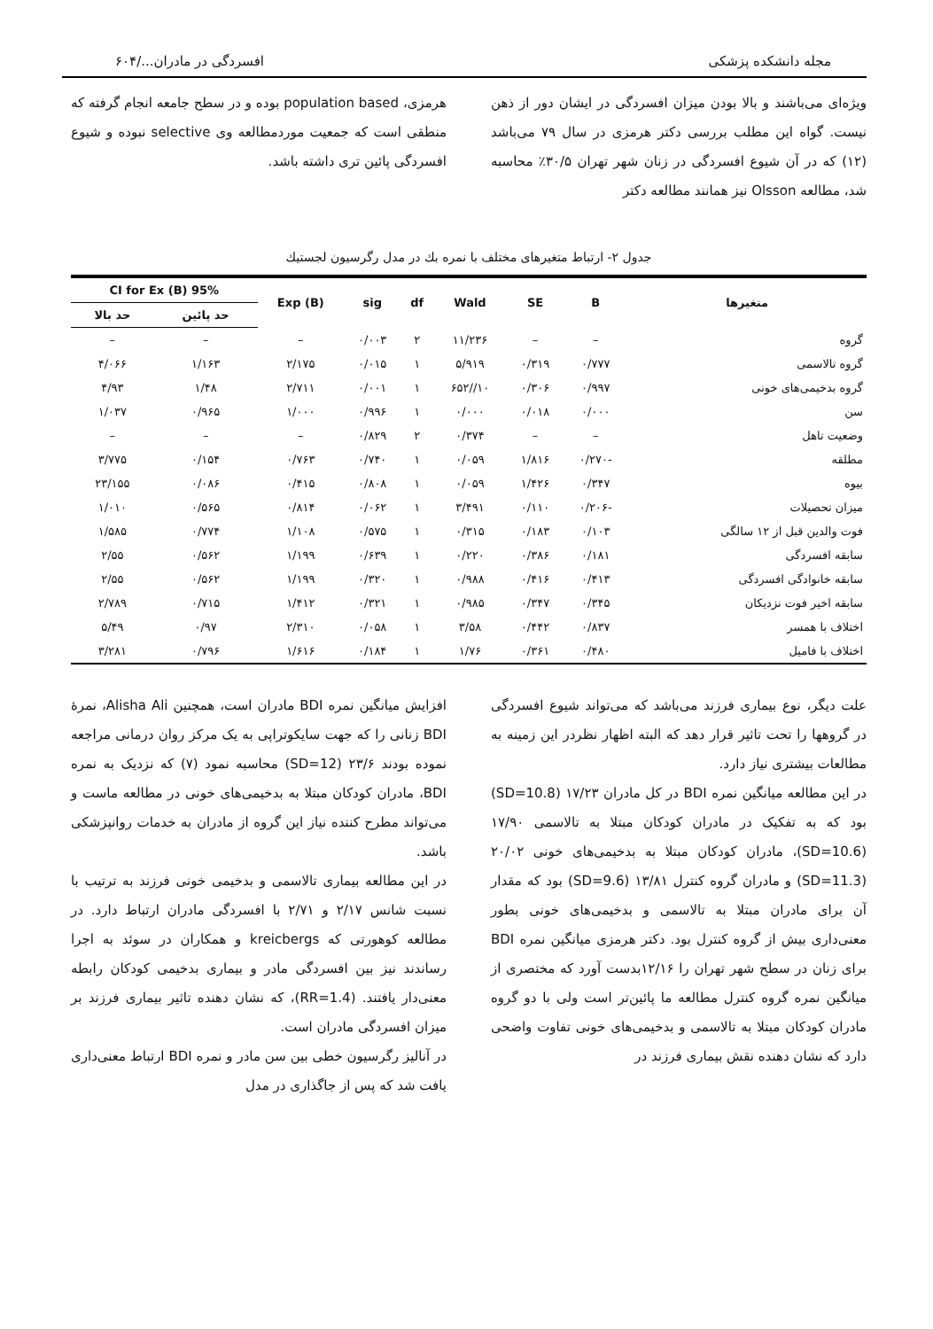مجله دانشکده پزشکی افسردگی در مادران.../۶۰۴
ویژه‌ای می‌باشند و بالا بودن میزان افسردگی در ایشان دور از ذهن نیست. گواه این مطلب بررسی دکتر هرمزی در سال ۷۹ می‌باشد (۱۲) که در آن شیوع افسردگی در زنان شهر تهران ۳۰/۵٪ محاسبه شد، مطالعه Olsson نیز همانند مطالعه دکتر
هرمزی، population based بوده و در سطح جامعه انجام گرفته که منطقی است که جمعیت موردمطالعه وی selective نبوده و شیوع افسردگی پائین تری داشته باشد.
جدول ۲- ارتباط متغیرهای مختلف با نمره بك در مدل رگرسیون لجستیك
| متغیرها | B | SE | Wald | df | sig | Exp (B) | 95% CI for Ex (B) | |
| --- | --- | --- | --- | --- | --- | --- | --- | --- |
| | | | | | | | حد پائین | حد بالا |
| گروه | – | – | ۱۱/۲۳۶ | ۲ | ۰/۰۰۳ | – | – | – |
| گروه تالاسمی | ۰/۷۷۷ | ۰/۳۱۹ | ۵/۹۱۹ | ۱ | ۰/۰۱۵ | ۲/۱۷۵ | ۱/۱۶۳ | ۴/۰۶۶ |
| گروه بدخیمی‌های خونی | ۰/۹۹۷ | ۰/۳۰۶ | ۱۰//۶۵۲ | ۱ | ۰/۰۰۱ | ۲/۷۱۱ | ۱/۴۸ | ۴/۹۳ |
| سن | ۰/۰۰۰ | ۰/۰۱۸ | ۰/۰۰۰ | ۱ | ۰/۹۹۶ | ۱/۰۰۰ | ۰/۹۶۵ | ۱/۰۳۷ |
| وضعیت تاهل | – | – | ۰/۳۷۴ | ۲ | ۰/۸۲۹ | – | – | – |
| مطلقه | -۰/۲۷۰ | ۱/۸۱۶ | ۰/۰۵۹ | ۱ | ۰/۷۴۰ | ۰/۷۶۳ | ۰/۱۵۴ | ۳/۷۷۵ |
| بیوه | ۰/۳۴۷ | ۱/۴۲۶ | ۰/۰۵۹ | ۱ | ۰/۸۰۸ | ۰/۴۱۵ | ۰/۰۸۶ | ۲۳/۱۵۵ |
| میزان تحصیلات | -۰/۲۰۶ | ۰/۱۱۰ | ۳/۴۹۱ | ۱ | ۰/۰۶۲ | ۰/۸۱۴ | ۰/۵۶۵ | ۱/۰۱۰ |
| فوت والدین قبل از ۱۲ سالگی | ۰/۱۰۳ | ۰/۱۸۳ | ۰/۳۱۵ | ۱ | ۰/۵۷۵ | ۱/۱۰۸ | ۰/۷۷۴ | ۱/۵۸۵ |
| سابقه افسردگی | ۰/۱۸۱ | ۰/۳۸۶ | ۰/۲۲۰ | ۱ | ۰/۶۳۹ | ۱/۱۹۹ | ۰/۵۶۲ | ۲/۵۵ |
| سابقه خانوادگی افسردگی | ۰/۴۱۳ | ۰/۴۱۶ | ۰/۹۸۸ | ۱ | ۰/۳۲۰ | ۱/۱۹۹ | ۰/۵۶۲ | ۲/۵۵ |
| سابقه اخیر فوت نزدیکان | ۰/۳۴۵ | ۰/۳۴۷ | ۰/۹۸۵ | ۱ | ۰/۳۲۱ | ۱/۴۱۲ | ۰/۷۱۵ | ۲/۷۸۹ |
| اختلاف با همسر | ۰/۸۳۷ | ۰/۴۴۲ | ۳/۵۸ | ۱ | ۰/۰۵۸ | ۲/۳۱۰ | ۰/۹۷ | ۵/۴۹ |
| اختلاف با فامیل | ۰/۴۸۰ | ۰/۳۶۱ | ۱/۷۶ | ۱ | ۰/۱۸۴ | ۱/۶۱۶ | ۰/۷۹۶ | ۳/۲۸۱ |
علت دیگر، نوع بیماری فرزند می‌باشد که می‌تواند شیوع افسردگی در گروهها را تحت تاثیر قرار دهد که البته اظهار نظردر این زمینه به مطالعات بیشتری نیاز دارد.
در این مطالعه میانگین نمره BDI در کل مادران ۱۷/۲۳ (SD=10.8) بود که به تفکیک در مادران کودکان مبتلا به تالاسمی ۱۷/۹۰ (SD=10.6)، مادران کودکان مبتلا به بدخیمی‌های خونی ۲۰/۰۲ (SD=11.3) و مادران گروه کنترل ۱۳/۸۱ (SD=9.6) بود که مقدار آن برای مادران مبتلا به تالاسمی و بدخیمی‌های خونی بطور معنی‌داری بیش از گروه کنترل بود. دکتر هرمزی میانگین نمره BDI برای زنان در سطح شهر تهران را ۱۲/۱۶بدست آورد که مختصری از میانگین نمره گروه کنترل مطالعه ما پائین‌تر است ولی با دو گروه مادران کودکان مبتلا به تالاسمی و بدخیمی‌های خونی تفاوت واضحی دارد که نشان دهنده نقش بیماری فرزند در
افزایش میانگین نمره BDI مادران است، همچنین Alisha Ali، نمرهٔ BDI زنانی را که جهت سایکوتراپی به یک مرکز روان درمانی مراجعه نموده بودند ۲۳/۶ (SD=12) محاسبه نمود (۷) که نزدیک به نمره BDI، مادران کودکان مبتلا به بدخیمی‌های خونی در مطالعه ماست و می‌تواند مطرح کننده نیاز این گروه از مادران به خدمات روانپزشکی باشد.
در این مطالعه بیماری تالاسمی و بدخیمی خونی فرزند به ترتیب با نسبت شانس ۲/۱۷ و ۲/۷۱ با افسردگی مادران ارتباط دارد. در مطالعه کوهورتی که kreicbergs و همکاران در سوئد به اجرا رساندند نیز بین افسردگی مادر و بیماری بدخیمی کودکان رابطه معنی‌دار یافتند. (RR=1.4)، که نشان دهنده تاثیر بیماری فرزند بر میزان افسردگی مادران است.
در آنالیز رگرسیون خطی بین سن مادر و نمره BDI ارتباط معنی‌داری یافت شد که پس از جاگذاری در مدل